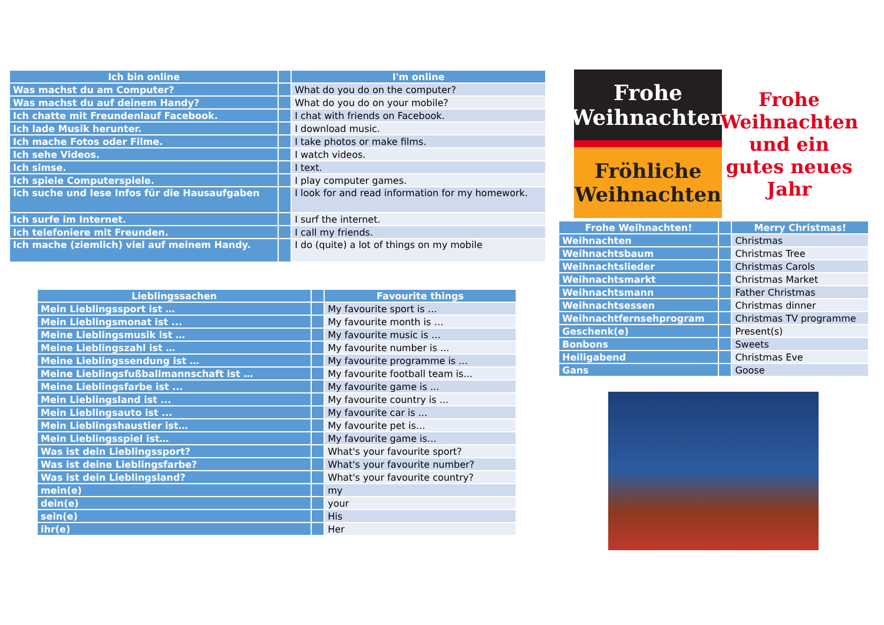| Ich bin online | | I'm online |
| Was machst du am Computer? | | What do you do on the computer? |
| Was machst du auf deinem Handy? | | What do you do on your mobile? |
| Ich chatte mit Freundenlauf Facebook. | | I chat with friends on Facebook. |
| Ich lade Musik herunter. | | I download music. |
| Ich mache Fotos oder Filme. | | I take photos or make films. |
| Ich sehe Videos. | | I watch videos. |
| Ich simse. | | I text. |
| Ich spiele Computerspiele. | | I play computer games. |
| Ich suche und lese Infos für die Hausaufgaben | | I look for and read information for my homework. |
| Ich surfe im Internet. | | I surf the internet. |
| Ich telefoniere mit Freunden. | | I call my friends. |
| Ich mache (ziemlich) viel auf meinem Handy. | | I do (quite) a lot of things on my mobile |
| Lieblingssachen | | Favourite things |
| Mein Lieblingssport ist … | | My favourite sport is … |
| Mein Lieblingsmonat ist ... | | My favourite month is … |
| Meine Lieblingsmusik ist … | | My favourite music is … |
| Meine Lieblingszahl ist … | | My favourite number is ... |
| Meine Lieblingssendung ist … | | My favourite programme is ... |
| Meine Lieblingsfußballmannschaft ist … | | My favourite football team is... |
| Meine Lieblingsfarbe ist ... | | My favourite game is ... |
| Mein Lieblingsland ist ... | | My favourite country is ... |
| Mein Lieblingsauto ist ... | | My favourite car is ... |
| Mein Lieblingshaustier ist… | | My favourite pet is… |
| Mein Lieblingsspiel ist… | | My favourite game is… |
| Was ist dein Lieblingssport? | | What's your favourite sport? |
| Was ist deine Lieblingsfarbe? | | What's your favourite number? |
| Was ist dein Lieblingsland? | | What's your favourite country? |
| mein(e) | | my |
| dein(e) | | your |
| sein(e) | | His |
| ihr(e) | | Her |
Frohe Weihnachten
Fröhliche Weihnachten
Frohe Weihnachten und ein gutes neues Jahr
| Frohe Weihnachten! | | Merry Christmas! |
| Weihnachten | | Christmas |
| Weihnachtsbaum | | Christmas Tree |
| Weihnachtslieder | | Christmas Carols |
| Weihnachtsmarkt | | Christmas Market |
| Weihnachtsmann | | Father Christmas |
| Weihnachtsessen | | Christmas dinner |
| Weihnachtfernsehprogram | | Christmas TV programme |
| Geschenk(e) | | Present(s) |
| Bonbons | | Sweets |
| Heiligabend | | Christmas Eve |
| Gans | | Goose |